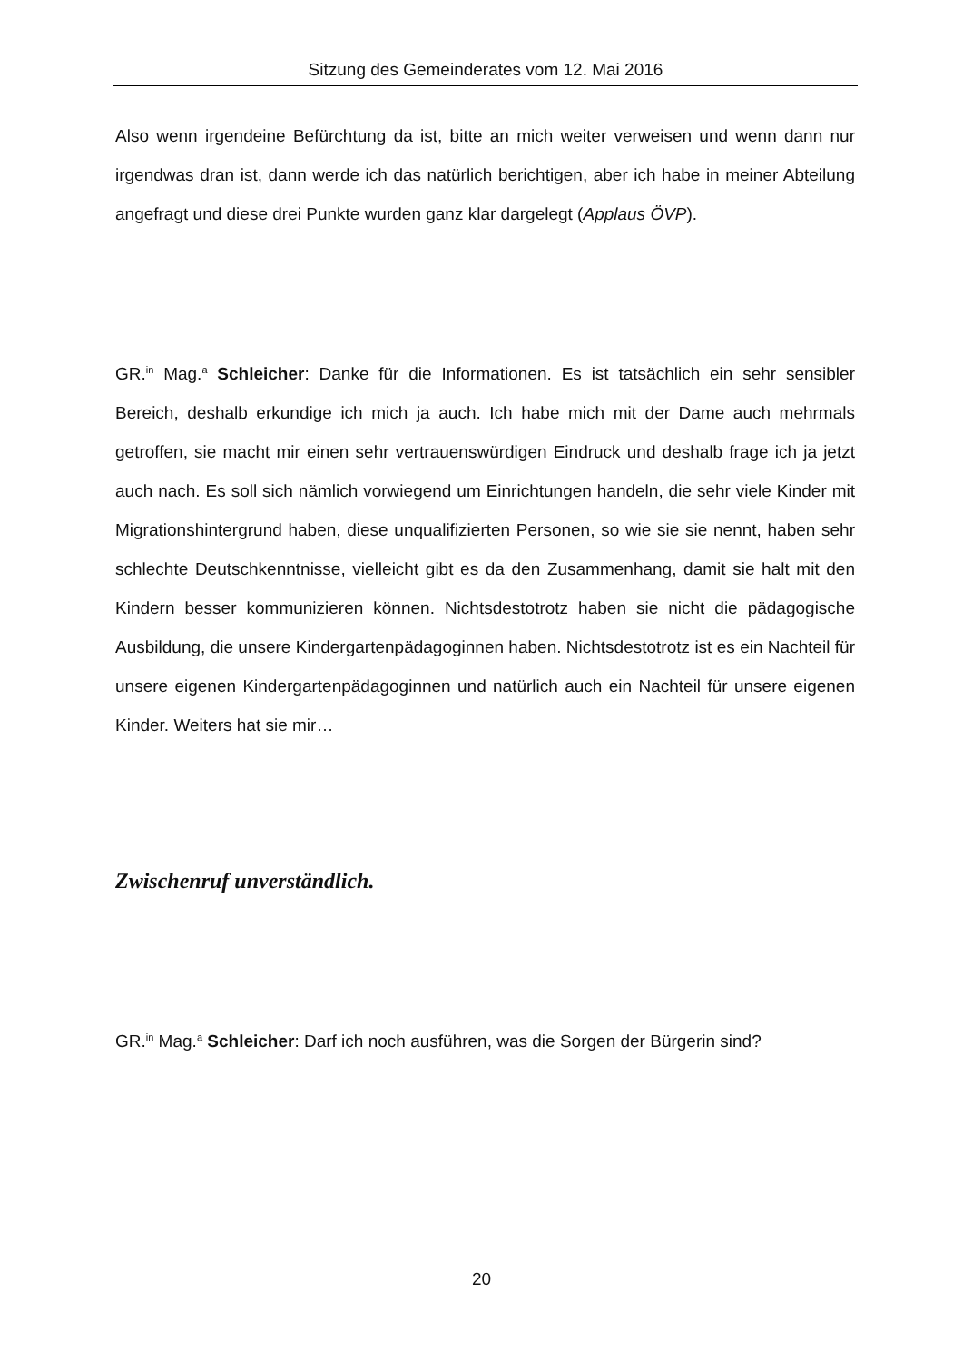Sitzung des Gemeinderates vom 12. Mai 2016
Also wenn irgendeine Befürchtung da ist, bitte an mich weiter verweisen und wenn dann nur irgendwas dran ist, dann werde ich das natürlich berichtigen, aber ich habe in meiner Abteilung angefragt und diese drei Punkte wurden ganz klar dargelegt (Applaus ÖVP).
GR.<sup>in</sup> Mag.<sup>a</sup> Schleicher: Danke für die Informationen. Es ist tatsächlich ein sehr sensibler Bereich, deshalb erkundige ich mich ja auch. Ich habe mich mit der Dame auch mehrmals getroffen, sie macht mir einen sehr vertrauenswürdigen Eindruck und deshalb frage ich ja jetzt auch nach. Es soll sich nämlich vorwiegend um Einrichtungen handeln, die sehr viele Kinder mit Migrationshintergrund haben, diese unqualifizierten Personen, so wie sie sie nennt, haben sehr schlechte Deutschkenntnisse, vielleicht gibt es da den Zusammenhang, damit sie halt mit den Kindern besser kommunizieren können. Nichtsdestotrotz haben sie nicht die pädagogische Ausbildung, die unsere Kindergartenpädagoginnen haben. Nichtsdestotrotz ist es ein Nachteil für unsere eigenen Kindergartenpädagoginnen und natürlich auch ein Nachteil für unsere eigenen Kinder. Weiters hat sie mir…
Zwischenruf unverständlich.
GR.<sup>in</sup> Mag.<sup>a</sup> Schleicher: Darf ich noch ausführen, was die Sorgen der Bürgerin sind?
20